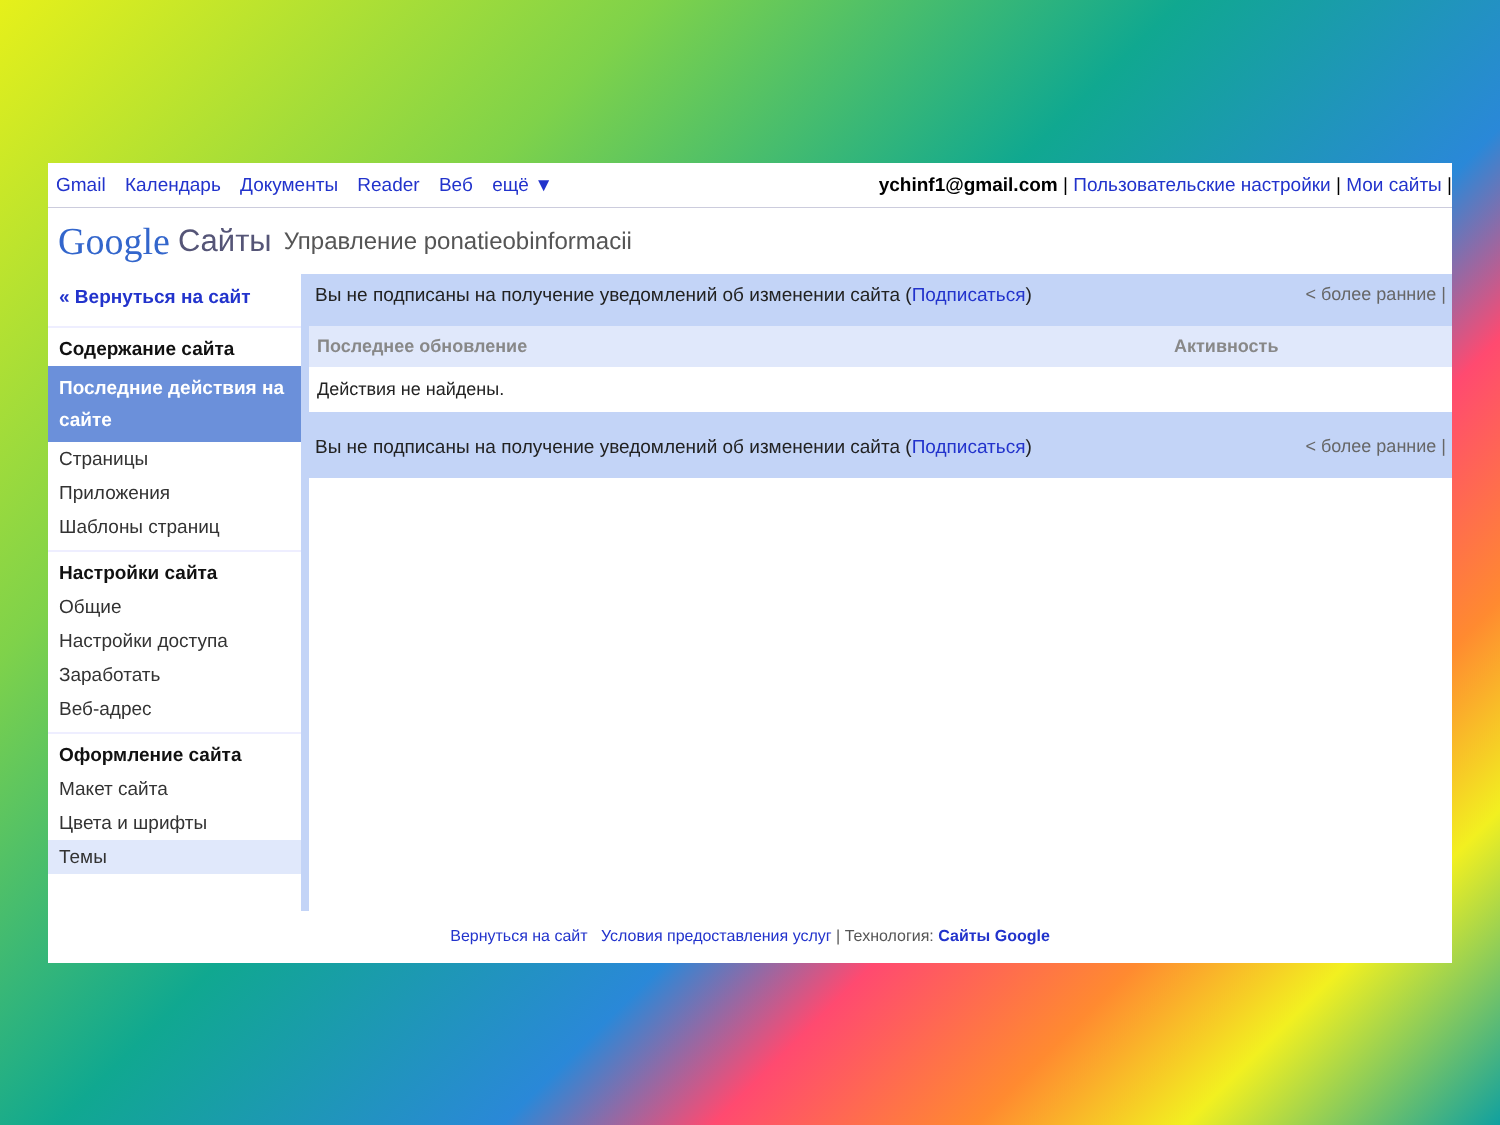Gmail Календарь Документы Reader Веб ещё ▼
ychinf1@gmail.com | Пользовательские настройки | Мои сайты |
Google Сайты Управление ponatieobinformacii
« Вернуться на сайт
Содержание сайта
Последние действия на сайте
Страницы
Приложения
Шаблоны страниц
Настройки сайта
Общие
Настройки доступа
Заработать
Веб-адрес
Оформление сайта
Макет сайта
Цвета и шрифты
Темы
Вы не подписаны на получение уведомлений об изменении сайта (Подписаться) < более ранние |
| Последнее обновление | Активность |
| --- | --- |
| Действия не найдены. | |
Вы не подписаны на получение уведомлений об изменении сайта (Подписаться) < более ранние |
Вернуться на сайт Условия предоставления услуг | Технология: Сайты Google